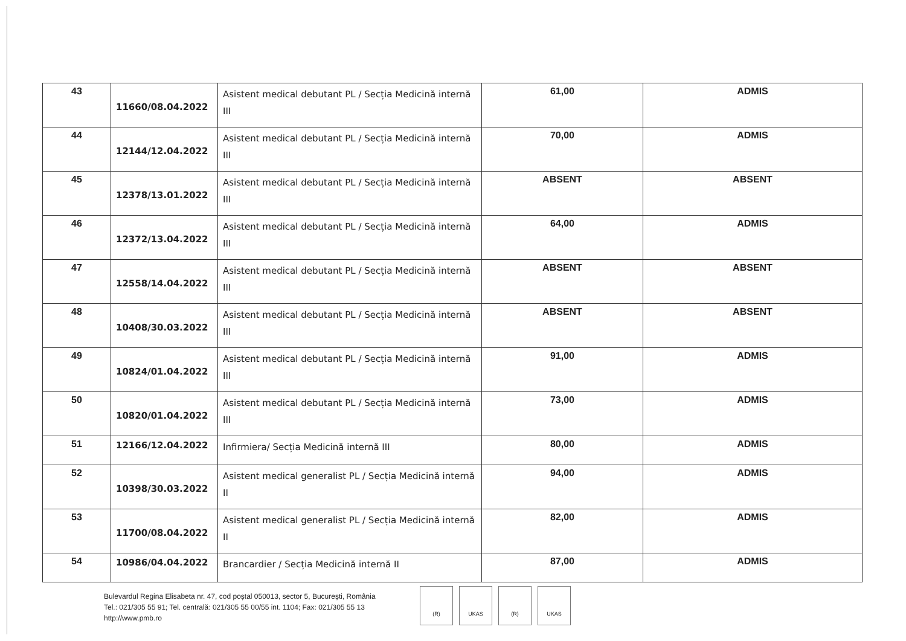| 43 | 11660/08.04.2022 | Asistent medical debutant PL / Secția Medicină internă III | 61,00 | ADMIS |
| 44 | 12144/12.04.2022 | Asistent medical debutant PL / Secția Medicină internă III | 70,00 | ADMIS |
| 45 | 12378/13.01.2022 | Asistent medical debutant PL / Secția Medicină internă III | ABSENT | ABSENT |
| 46 | 12372/13.04.2022 | Asistent medical debutant PL / Secția Medicină internă III | 64,00 | ADMIS |
| 47 | 12558/14.04.2022 | Asistent medical debutant PL / Secția Medicină internă III | ABSENT | ABSENT |
| 48 | 10408/30.03.2022 | Asistent medical debutant PL / Secția Medicină internă III | ABSENT | ABSENT |
| 49 | 10824/01.04.2022 | Asistent medical debutant PL / Secția Medicină internă III | 91,00 | ADMIS |
| 50 | 10820/01.04.2022 | Asistent medical debutant PL / Secția Medicină internă III | 73,00 | ADMIS |
| 51 | 12166/12.04.2022 | Infirmiera/ Secția Medicină internă III | 80,00 | ADMIS |
| 52 | 10398/30.03.2022 | Asistent medical generalist PL / Secția Medicină internă II | 94,00 | ADMIS |
| 53 | 11700/08.04.2022 | Asistent medical generalist PL / Secția Medicină internă II | 82,00 | ADMIS |
| 54 | 10986/04.04.2022 | Brancardier / Secția Medicină internă II | 87,00 | ADMIS |
Bulevardul Regina Elisabeta nr. 47, cod poștal 050013, sector 5, București, România
Tel.: 021/305 55 91; Tel. centrală: 021/305 55 00/55 int. 1104; Fax: 021/305 55 13
http://www.pmb.ro
(R) UKAS (R) UKAS